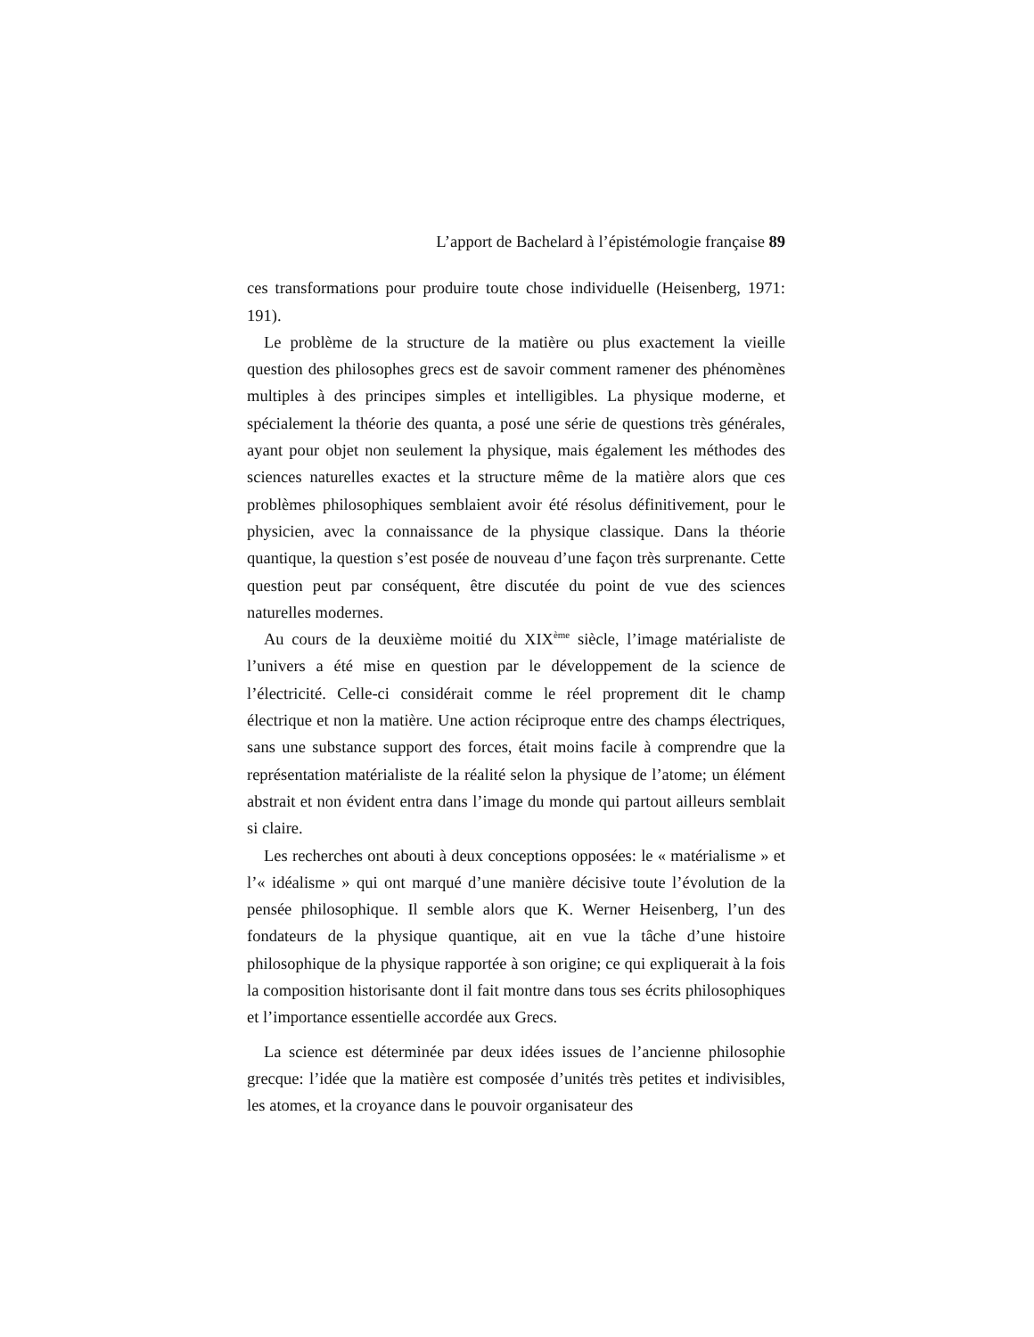L’apport de Bachelard à l’épistémologie française 89
ces transformations pour produire toute chose individuelle (Heisenberg, 1971: 191).
Le problème de la structure de la matière ou plus exactement la vieille question des philosophes grecs est de savoir comment ramener des phénomènes multiples à des principes simples et intelligibles. La physique moderne, et spécialement la théorie des quanta, a posé une série de questions très générales, ayant pour objet non seulement la physique, mais également les méthodes des sciences naturelles exactes et la structure même de la matière alors que ces problèmes philosophiques semblaient avoir été résolus définitivement, pour le physicien, avec la connaissance de la physique classique. Dans la théorie quantique, la question s’est posée de nouveau d’une façon très surprenante. Cette question peut par conséquent, être discutée du point de vue des sciences naturelles modernes.
Au cours de la deuxième moitié du XIX<sup>ème</sup> siècle, l’image matérialiste de l’univers a été mise en question par le développement de la science de l’électricité. Celle-ci considérait comme le réel proprement dit le champ électrique et non la matière. Une action réciproque entre des champs électriques, sans une substance support des forces, était moins facile à comprendre que la représentation matérialiste de la réalité selon la physique de l’atome; un élément abstrait et non évident entra dans l’image du monde qui partout ailleurs semblait si claire.
Les recherches ont abouti à deux conceptions opposées: le « matérialisme » et l’« idéalisme » qui ont marqué d’une manière décisive toute l’évolution de la pensée philosophique. Il semble alors que K. Werner Heisenberg, l’un des fondateurs de la physique quantique, ait en vue la tâche d’une histoire philosophique de la physique rapportée à son origine; ce qui expliquerait à la fois la composition historisante dont il fait montre dans tous ses écrits philosophiques et l’importance essentielle accordée aux Grecs.
La science est déterminée par deux idées issues de l’ancienne philosophie grecque: l’idée que la matière est composée d’unités très petites et indivisibles, les atomes, et la croyance dans le pouvoir organisateur des